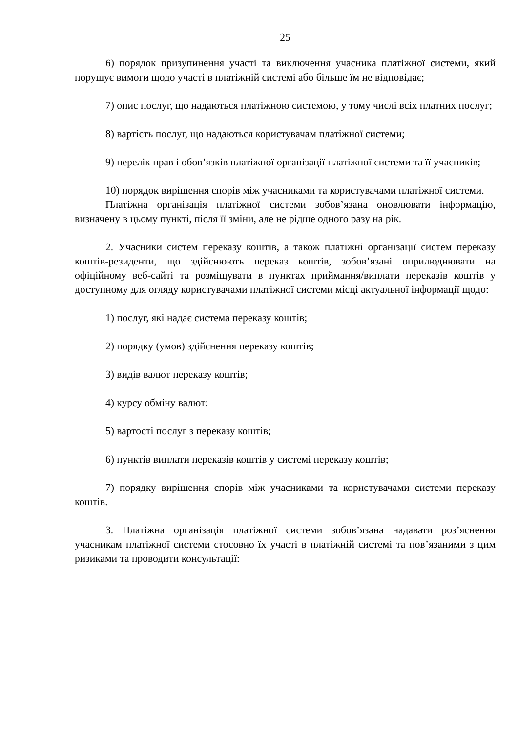25
6) порядок призупинення участі та виключення учасника платіжної системи, який порушує вимоги щодо участі в платіжній системі або більше їм не відповідає;
7) опис послуг, що надаються платіжною системою, у тому числі всіх платних послуг;
8) вартість послуг, що надаються користувачам платіжної системи;
9) перелік прав і обов’язків платіжної організації платіжної системи та її учасників;
10) порядок вирішення спорів між учасниками та користувачами платіжної системи.
Платіжна організація платіжної системи зобов’язана оновлювати інформацію, визначену в цьому пункті, після її зміни, але не рідше одного разу на рік.
2. Учасники систем переказу коштів, а також платіжні організації систем переказу коштів-резиденти, що здійснюють переказ коштів, зобов’язані оприлюднювати на офіційному веб-сайті та розміщувати в пунктах приймання/виплати переказів коштів у доступному для огляду користувачами платіжної системи місці актуальної інформації щодо:
1) послуг, які надає система переказу коштів;
2) порядку (умов) здійснення переказу коштів;
3) видів валют переказу коштів;
4) курсу обміну валют;
5) вартості послуг з переказу коштів;
6) пунктів виплати переказів коштів у системі переказу коштів;
7) порядку вирішення спорів між учасниками та користувачами системи переказу коштів.
3. Платіжна організація платіжної системи зобов’язана надавати роз’яснення учасникам платіжної системи стосовно їх участі в платіжній системі та пов’язаними з цим ризиками та проводити консультації: